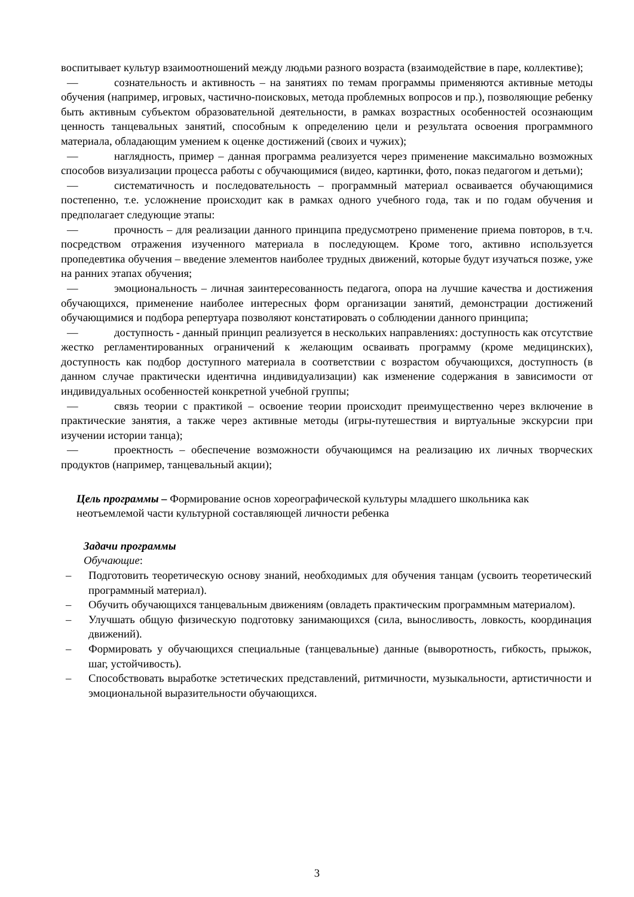воспитывает культур взаимоотношений между людьми разного возраста (взаимодействие в паре, коллективе);
— сознательность и активность – на занятиях по темам программы применяются активные методы обучения (например, игровых, частично-поисковых, метода проблемных вопросов и пр.), позволяющие ребенку быть активным субъектом образовательной деятельности, в рамках возрастных особенностей осознающим ценность танцевальных занятий, способным к определению цели и результата освоения программного материала, обладающим умением к оценке достижений (своих и чужих);
— наглядность, пример – данная программа реализуется через применение максимально возможных способов визуализации процесса работы с обучающимися (видео, картинки, фото, показ педагогом и детьми);
— систематичность и последовательность – программный материал осваивается обучающимися постепенно, т.е. усложнение происходит как в рамках одного учебного года, так и по годам обучения и предполагает следующие этапы:
— прочность – для реализации данного принципа предусмотрено применение приема повторов, в т.ч. посредством отражения изученного материала в последующем. Кроме того, активно используется пропедевтика обучения – введение элементов наиболее трудных движений, которые будут изучаться позже, уже на ранних этапах обучения;
— эмоциональность – личная заинтересованность педагога, опора на лучшие качества и достижения обучающихся, применение наиболее интересных форм организации занятий, демонстрации достижений обучающимися и подбора репертуара позволяют констатировать о соблюдении данного принципа;
— доступность - данный принцип реализуется в нескольких направлениях: доступность как отсутствие жестко регламентированных ограничений к желающим осваивать программу (кроме медицинских), доступность как подбор доступного материала в соответствии с возрастом обучающихся, доступность (в данном случае практически идентична индивидуализации) как изменение содержания в зависимости от индивидуальных особенностей конкретной учебной группы;
— связь теории с практикой – освоение теории происходит преимущественно через включение в практические занятия, а также через активные методы (игры-путешествия и виртуальные экскурсии при изучении истории танца);
— проектность – обеспечение возможности обучающимся на реализацию их личных творческих продуктов (например, танцевальный акции);
Цель программы – Формирование основ хореографической культуры младшего школьника как неотъемлемой части культурной составляющей личности ребенка
Задачи программы
Обучающие:
– Подготовить теоретическую основу знаний, необходимых для обучения танцам (усвоить теоретический программный материал).
– Обучить обучающихся танцевальным движениям (овладеть практическим программным материалом).
– Улучшать общую физическую подготовку занимающихся (сила, выносливость, ловкость, координация движений).
– Формировать у обучающихся специальные (танцевальные) данные (выворотность, гибкость, прыжок, шаг, устойчивость).
– Способствовать выработке эстетических представлений, ритмичности, музыкальности, артистичности и эмоциональной выразительности обучающихся.
3